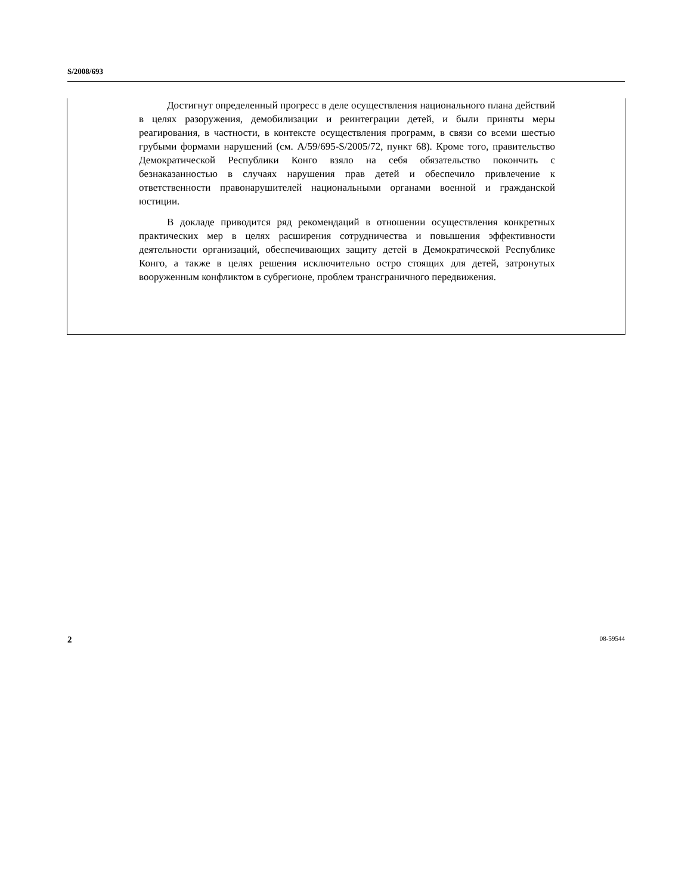S/2008/693
Достигнут определенный прогресс в деле осуществления национального плана действий в целях разоружения, демобилизации и реинтеграции детей, и были приняты меры реагирования, в частности, в контексте осуществления программ, в связи со всеми шестью грубыми формами нарушений (см. A/59/695-S/2005/72, пункт 68). Кроме того, правительство Демократической Республики Конго взяло на себя обязательство покончить с безнаказанностью в случаях нарушения прав детей и обеспечило привлечение к ответственности правонарушителей национальными органами военной и гражданской юстиции.
В докладе приводится ряд рекомендаций в отношении осуществления конкретных практических мер в целях расширения сотрудничества и повышения эффективности деятельности организаций, обеспечивающих защиту детей в Демократической Республике Конго, а также в целях решения исключительно остро стоящих для детей, затронутых вооруженным конфликтом в субрегионе, проблем трансграничного передвижения.
2 08-59544